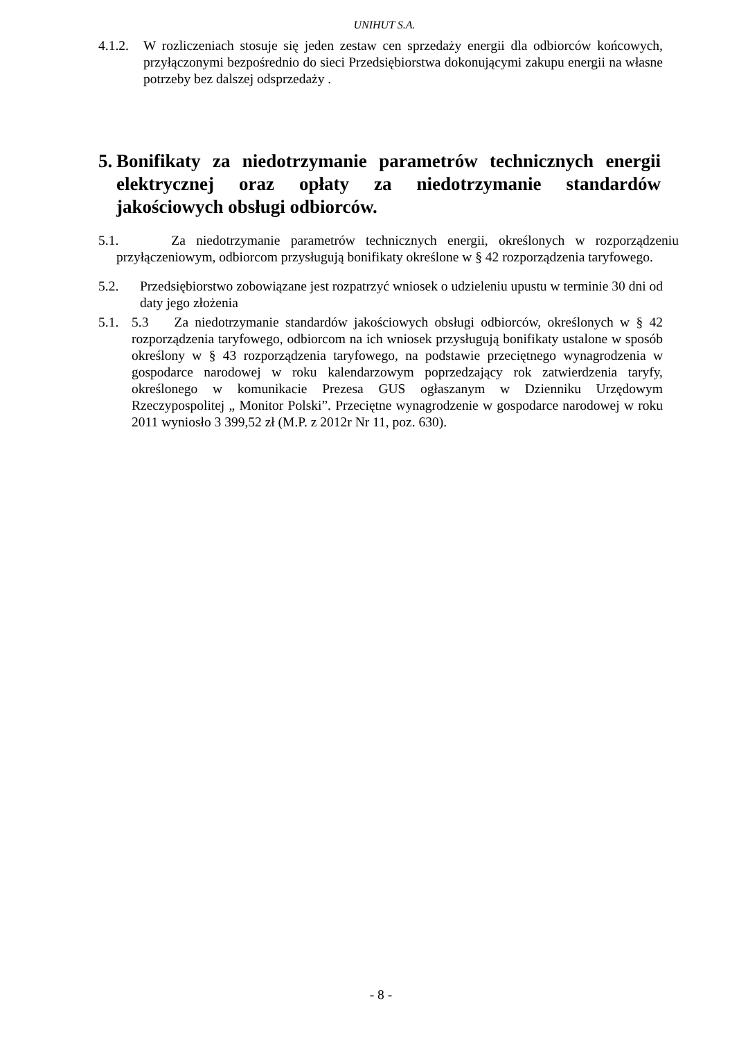UNIHUT S.A.
4.1.2. W rozliczeniach stosuje się jeden zestaw cen sprzedaży energii dla odbiorców końcowych, przyłączonymi bezpośrednio do sieci Przedsiębiorstwa dokonującymi zakupu energii na własne potrzeby bez dalszej odsprzedaży .
5. Bonifikaty za niedotrzymanie parametrów technicznych energii elektrycznej oraz opłaty za niedotrzymanie standardów jakościowych obsługi odbiorców.
5.1. Za niedotrzymanie parametrów technicznych energii, określonych w rozporządzeniu przyłączeniowym, odbiorcom przysługują bonifikaty określone w § 42 rozporządzenia taryfowego.
5.2. Przedsiębiorstwo zobowiązane jest rozpatrzyć wniosek o udzieleniu upustu w terminie 30 dni od daty jego złożenia
5.1. 5.3 Za niedotrzymanie standardów jakościowych obsługi odbiorców, określonych w § 42 rozporządzenia taryfowego, odbiorcom na ich wniosek przysługują bonifikaty ustalone w sposób określony w § 43 rozporządzenia taryfowego, na podstawie przeciętnego wynagrodzenia w gospodarce narodowej w roku kalendarzowym poprzedzający rok zatwierdzenia taryfy, określonego w komunikacie Prezesa GUS ogłaszanym w Dzienniku Urzędowym Rzeczypospolitej „ Monitor Polski”. Przeciętne wynagrodzenie w gospodarce narodowej w roku 2011 wyniosło 3 399,52 zł (M.P. z 2012r Nr 11, poz. 630).
- 8 -